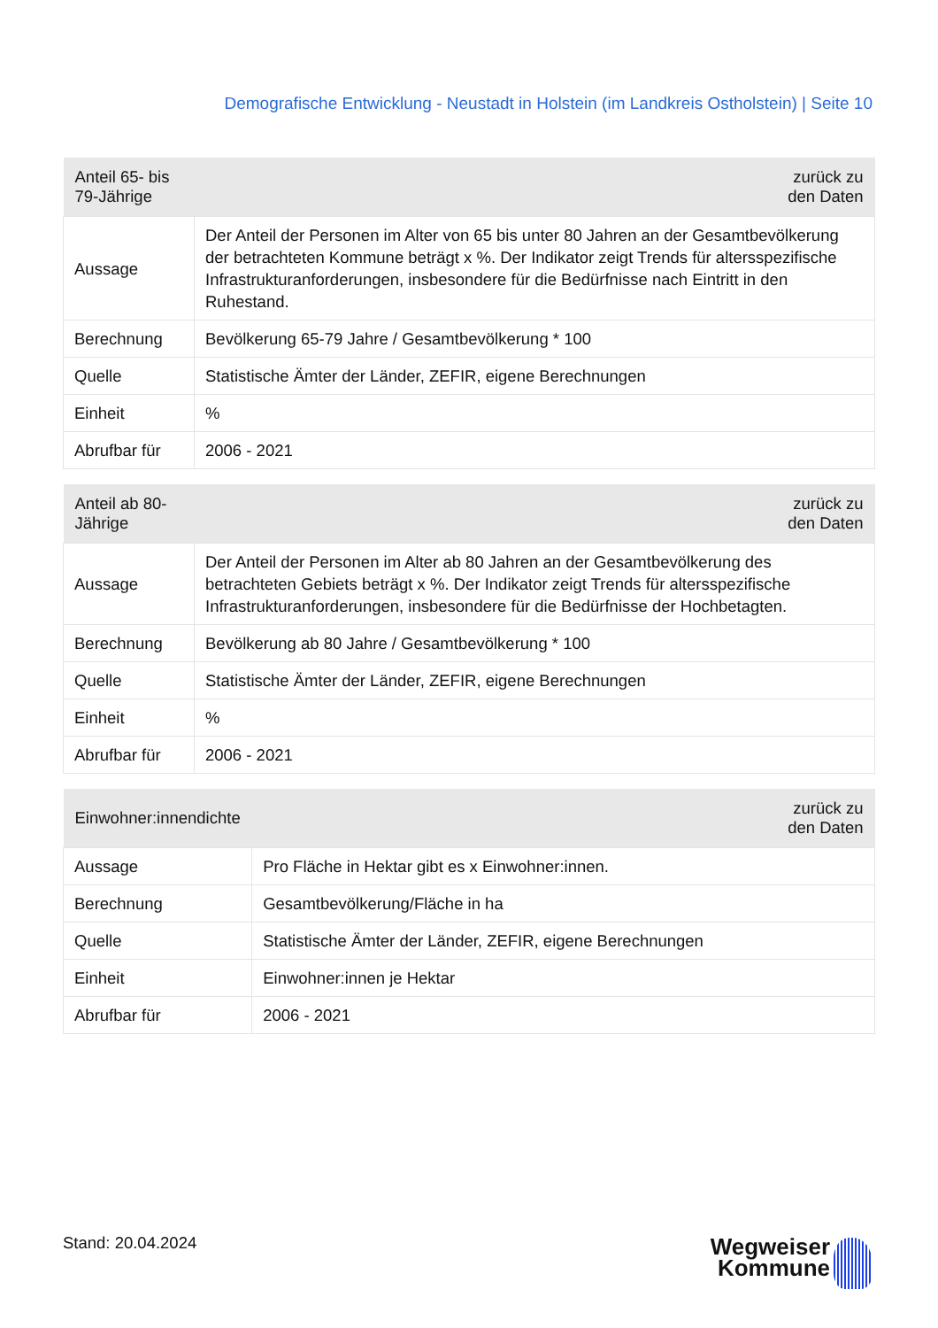Demografische Entwicklung - Neustadt in Holstein (im Landkreis Ostholstein) | Seite 10
| Anteil 65- bis 79-Jährige | zurück zu den Daten |
| --- | --- |
| Aussage | Der Anteil der Personen im Alter von 65 bis unter 80 Jahren an der Gesamtbevölkerung der betrachteten Kommune beträgt x %. Der Indikator zeigt Trends für altersspezifische Infrastrukturanforderungen, insbesondere für die Bedürfnisse nach Eintritt in den Ruhestand. |
| Berechnung | Bevölkerung 65-79 Jahre / Gesamtbevölkerung * 100 |
| Quelle | Statistische Ämter der Länder, ZEFIR, eigene Berechnungen |
| Einheit | % |
| Abrufbar für | 2006 - 2021 |
| Anteil ab 80-Jährige | zurück zu den Daten |
| --- | --- |
| Aussage | Der Anteil der Personen im Alter ab 80 Jahren an der Gesamtbevölkerung des betrachteten Gebiets beträgt x %. Der Indikator zeigt Trends für altersspezifische Infrastrukturanforderungen, insbesondere für die Bedürfnisse der Hochbetagten. |
| Berechnung | Bevölkerung ab 80 Jahre / Gesamtbevölkerung * 100 |
| Quelle | Statistische Ämter der Länder, ZEFIR, eigene Berechnungen |
| Einheit | % |
| Abrufbar für | 2006 - 2021 |
| Einwohner:innendichte | zurück zu den Daten |
| --- | --- |
| Aussage | Pro Fläche in Hektar gibt es x Einwohner:innen. |
| Berechnung | Gesamtbevölkerung/Fläche in ha |
| Quelle | Statistische Ämter der Länder, ZEFIR, eigene Berechnungen |
| Einheit | Einwohner:innen je Hektar |
| Abrufbar für | 2006 - 2021 |
Stand: 20.04.2024
Wegweiser
Kommune